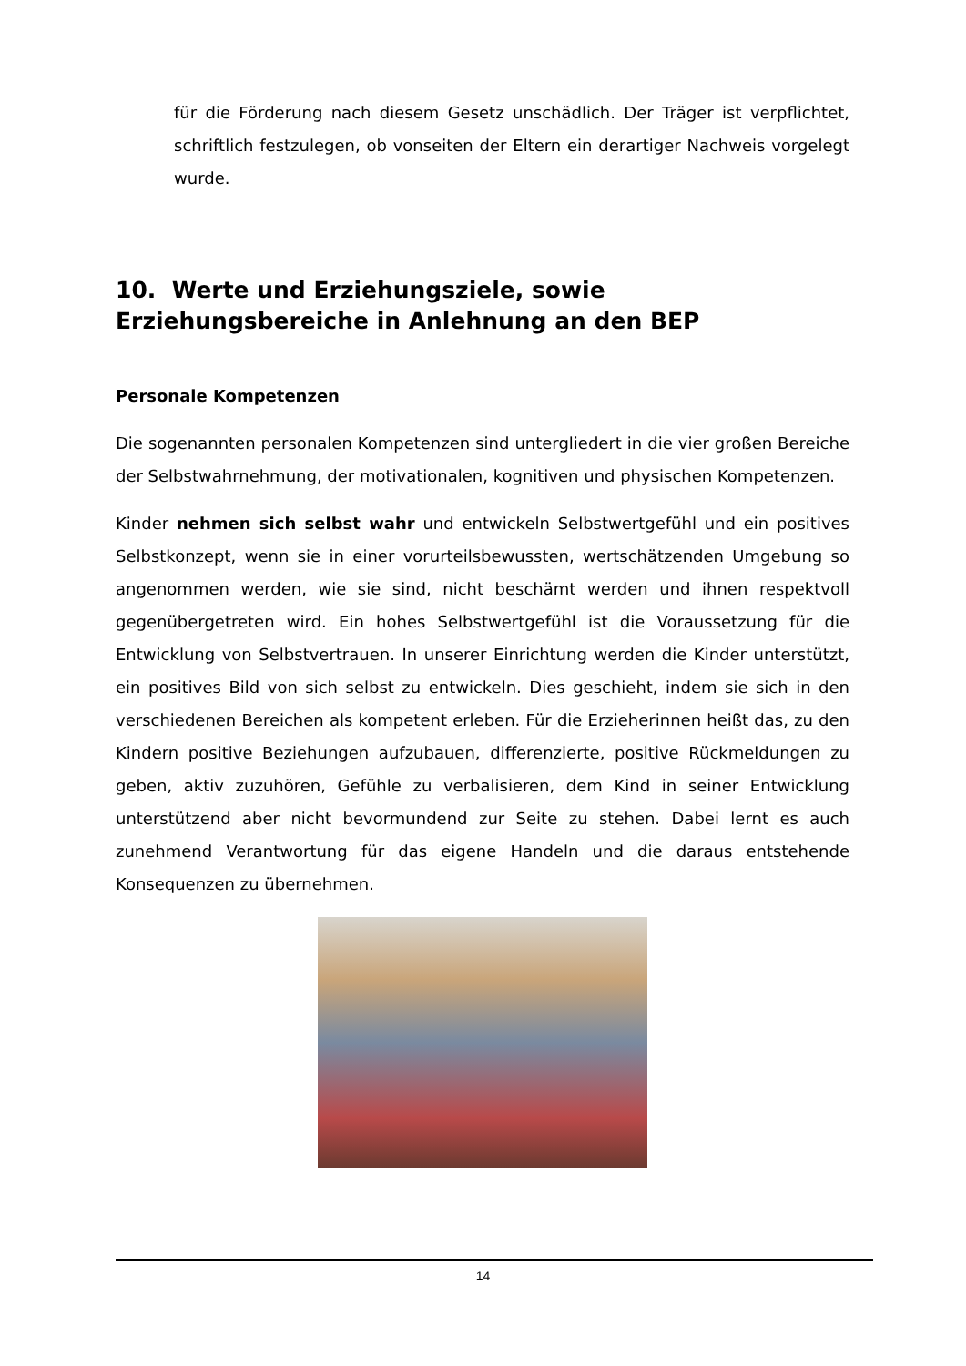für die Förderung nach diesem Gesetz unschädlich. Der Träger ist verpflichtet, schriftlich festzulegen, ob vonseiten der Eltern ein derartiger Nachweis vorgelegt wurde.
10. Werte und Erziehungsziele, sowie Erziehungsbereiche in Anlehnung an den BEP
Personale Kompetenzen
Die sogenannten personalen Kompetenzen sind untergliedert in die vier großen Bereiche der Selbstwahrnehmung, der motivationalen, kognitiven und physischen Kompetenzen.
Kinder nehmen sich selbst wahr und entwickeln Selbstwertgefühl und ein positives Selbstkonzept, wenn sie in einer vorurteilsbewussten, wertschätzenden Umgebung so angenommen werden, wie sie sind, nicht beschämt werden und ihnen respektvoll gegenübergetreten wird. Ein hohes Selbstwertgefühl ist die Voraussetzung für die Entwicklung von Selbstvertrauen. In unserer Einrichtung werden die Kinder unterstützt, ein positives Bild von sich selbst zu entwickeln. Dies geschieht, indem sie sich in den verschiedenen Bereichen als kompetent erleben. Für die Erzieherinnen heißt das, zu den Kindern positive Beziehungen aufzubauen, differenzierte, positive Rückmeldungen zu geben, aktiv zuzuhören, Gefühle zu verbalisieren, dem Kind in seiner Entwicklung unterstützend aber nicht bevormundend zur Seite zu stehen. Dabei lernt es auch zunehmend Verantwortung für das eigene Handeln und die daraus entstehende Konsequenzen zu übernehmen.
14